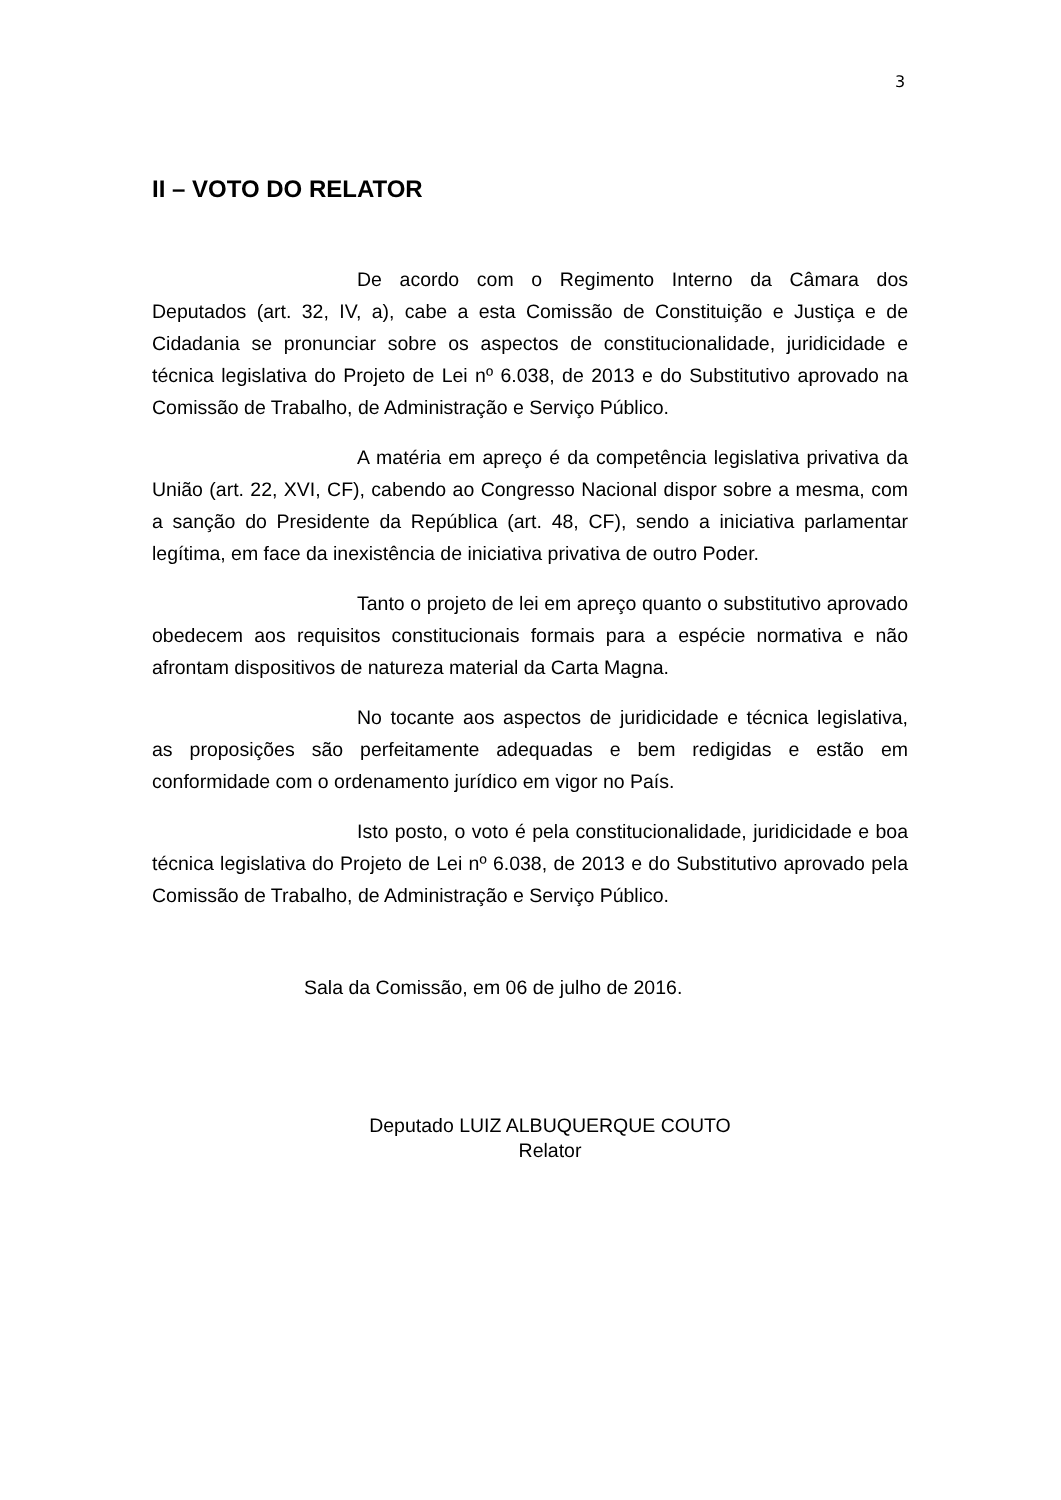3
II – VOTO DO RELATOR
De acordo com o Regimento Interno da Câmara dos Deputados (art. 32, IV, a), cabe a esta Comissão de Constituição e Justiça e de Cidadania se pronunciar sobre os aspectos de constitucionalidade, juridicidade e técnica legislativa do Projeto de Lei nº 6.038, de 2013 e do Substitutivo aprovado na Comissão de Trabalho, de Administração e Serviço Público.
A matéria em apreço é da competência legislativa privativa da União (art. 22, XVI, CF), cabendo ao Congresso Nacional dispor sobre a mesma, com a sanção do Presidente da República (art. 48, CF), sendo a iniciativa parlamentar legítima, em face da inexistência de iniciativa privativa de outro Poder.
Tanto o projeto de lei em apreço quanto o substitutivo aprovado obedecem aos requisitos constitucionais formais para a espécie normativa e não afrontam dispositivos de natureza material da Carta Magna.
No tocante aos aspectos de juridicidade e técnica legislativa, as proposições são perfeitamente adequadas e bem redigidas e estão em conformidade com o ordenamento jurídico em vigor no País.
Isto posto, o voto é pela constitucionalidade, juridicidade e boa técnica legislativa do Projeto de Lei nº 6.038, de 2013 e do Substitutivo aprovado pela Comissão de Trabalho, de Administração e Serviço Público.
Sala da Comissão, em 06 de julho de 2016.
Deputado LUIZ ALBUQUERQUE COUTO
Relator